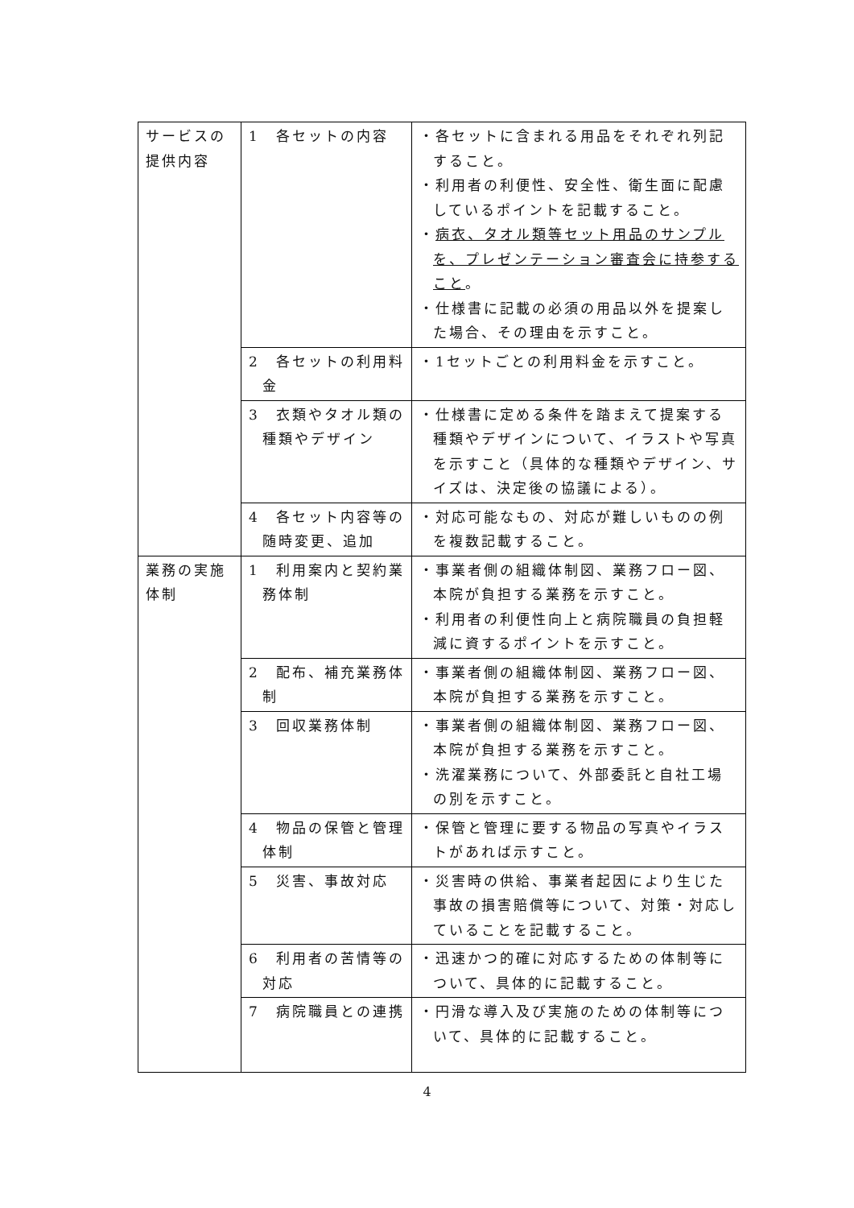| サービスの提供内容 | 1 各セットの内容 | ・各セットに含まれる用品をそれぞれ列記すること。 ・利用者の利便性、安全性、衛生面に配慮しているポイントを記載すること。 ・ 病衣、タオル類等セット用品のサンプルを、プレゼンテーション審査会に持参すること 。 ・仕様書に記載の必須の用品以外を提案した場合、その理由を示すこと。 |
| | 2 各セットの利用料金 | ・1セットごとの利用料金を示すこと。 |
| | 3 衣類やタオル類の種類やデザイン | ・仕様書に定める条件を踏まえて提案する種類やデザインについて、イラストや写真を示すこと（具体的な種類やデザイン、サイズは、決定後の協議による）。 |
| | 4 各セット内容等の随時変更、追加 | ・対応可能なもの、対応が難しいものの例を複数記載すること。 |
| 業務の実施体制 | 1 利用案内と契約業務体制 | ・事業者側の組織体制図、業務フロー図、本院が負担する業務を示すこと。 ・利用者の利便性向上と病院職員の負担軽減に資するポイントを示すこと。 |
| | 2 配布、補充業務体制 | ・事業者側の組織体制図、業務フロー図、本院が負担する業務を示すこと。 |
| | 3 回収業務体制 | ・事業者側の組織体制図、業務フロー図、本院が負担する業務を示すこと。 ・洗濯業務について、外部委託と自社工場の別を示すこと。 |
| | 4 物品の保管と管理体制 | ・保管と管理に要する物品の写真やイラストがあれば示すこと。 |
| | 5 災害、事故対応 | ・災害時の供給、事業者起因により生じた事故の損害賠償等について、対策・対応していることを記載すること。 |
| | 6 利用者の苦情等の対応 | ・迅速かつ的確に対応するための体制等について、具体的に記載すること。 |
| | 7 病院職員との連携 | ・円滑な導入及び実施のための体制等について、具体的に記載すること。 |
4